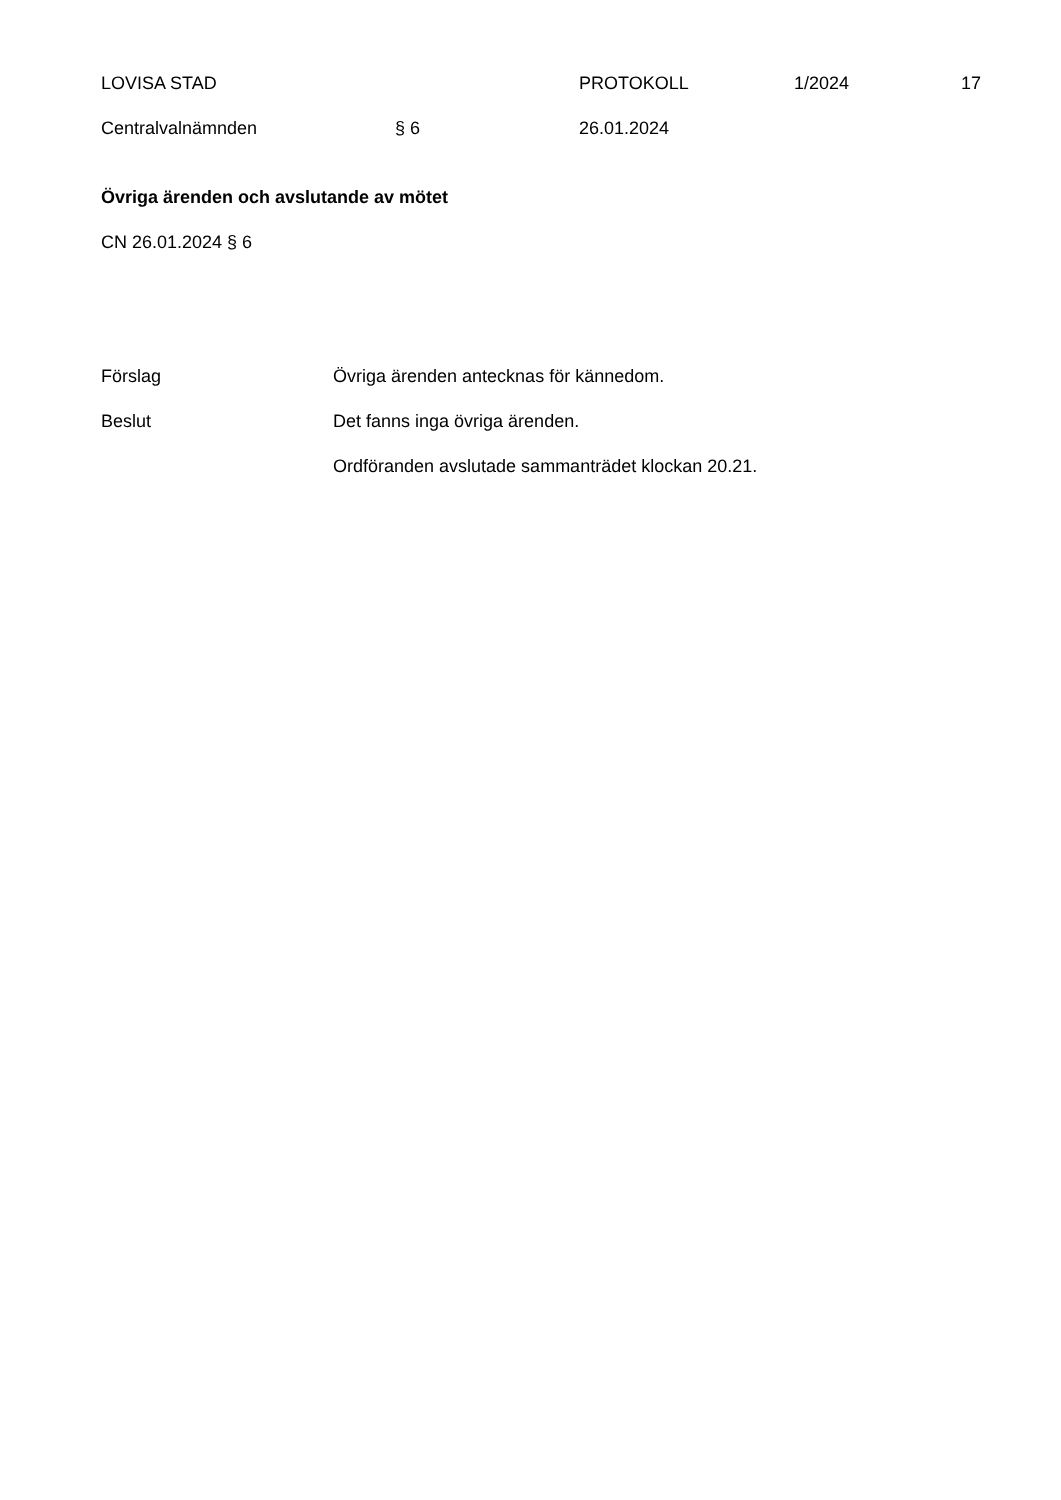LOVISA STAD PROTOKOLL 1/2024 17
Centralvalnämnden § 6 26.01.2024
Övriga ärenden och avslutande av mötet
CN 26.01.2024 § 6
Förslag Övriga ärenden antecknas för kännedom.
Beslut Det fanns inga övriga ärenden.
Ordföranden avslutade sammanträdet klockan 20.21.